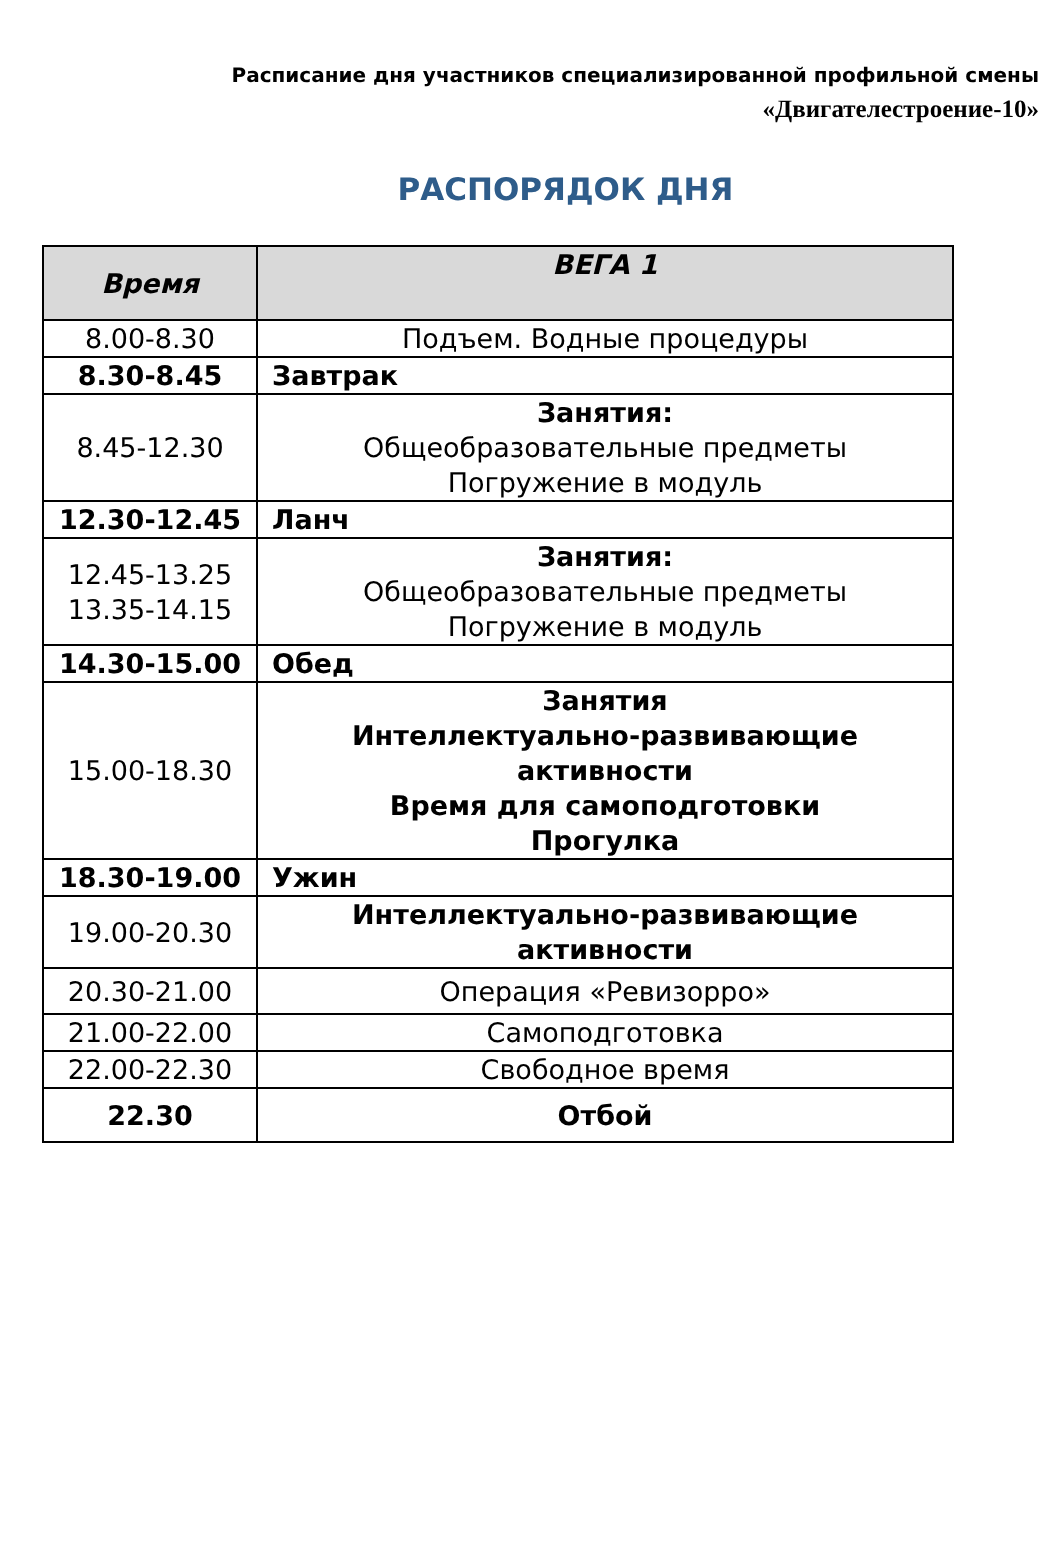Расписание дня участников специализированной профильной смены
«Двигателестроение-10»
РАСПОРЯДОК ДНЯ
| Время | ВЕГА 1 |
| --- | --- |
| 8.00-8.30 | Подъем. Водные процедуры |
| 8.30-8.45 | Завтрак |
| 8.45-12.30 | Занятия: Общеобразовательные предметы Погружение в модуль |
| 12.30-12.45 | Ланч |
| 12.45-13.25 13.35-14.15 | Занятия: Общеобразовательные предметы Погружение в модуль |
| 14.30-15.00 | Обед |
| 15.00-18.30 | Занятия Интеллектуально-развивающие активности Время для самоподготовки Прогулка |
| 18.30-19.00 | Ужин |
| 19.00-20.30 | Интеллектуально-развивающие активности |
| 20.30-21.00 | Операция «Ревизорро» |
| 21.00-22.00 | Самоподготовка |
| 22.00-22.30 | Свободное время |
| 22.30 | Отбой |